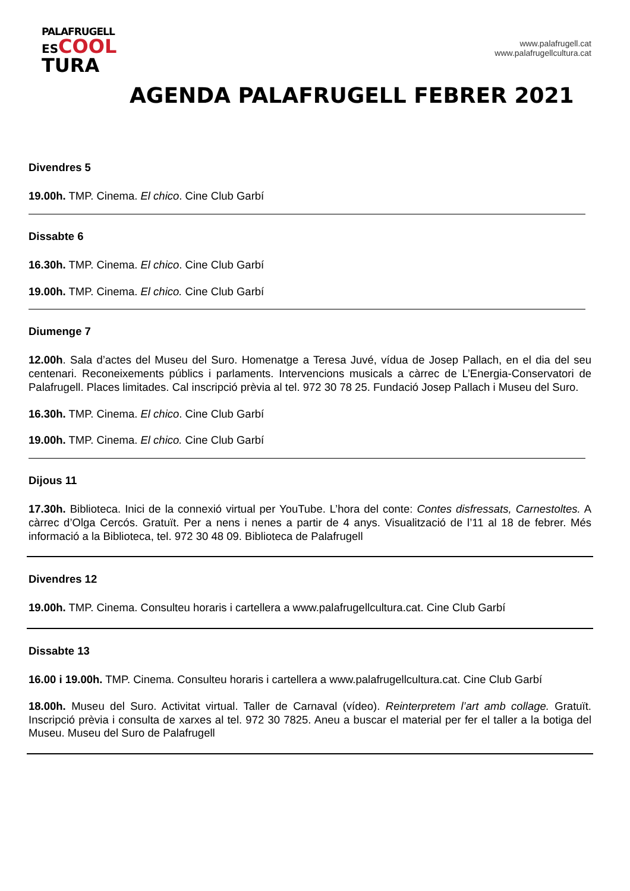PALAFRUGELL
ESCOOL
TURA
www.palafrugell.cat
www.palafrugellcultura.cat
AGENDA PALAFRUGELL FEBRER 2021
Divendres 5
19.00h. TMP. Cinema. El chico. Cine Club Garbí
Dissabte 6
16.30h. TMP. Cinema. El chico. Cine Club Garbí
19.00h. TMP. Cinema. El chico. Cine Club Garbí
Diumenge 7
12.00h. Sala d’actes del Museu del Suro. Homenatge a Teresa Juvé, vídua de Josep Pallach, en el dia del seu centenari. Reconeixements públics i parlaments. Intervencions musicals a càrrec de L’Energia-Conservatori de Palafrugell. Places limitades. Cal inscripció prèvia al tel. 972 30 78 25. Fundació Josep Pallach i Museu del Suro.
16.30h. TMP. Cinema. El chico. Cine Club Garbí
19.00h. TMP. Cinema. El chico. Cine Club Garbí
Dijous 11
17.30h. Biblioteca. Inici de la connexió virtual per YouTube. L’hora del conte: Contes disfressats, Carnestoltes. A càrrec d’Olga Cercós. Gratuït. Per a nens i nenes a partir de 4 anys. Visualització de l’11 al 18 de febrer. Més informació a la Biblioteca, tel. 972 30 48 09. Biblioteca de Palafrugell
Divendres 12
19.00h. TMP. Cinema. Consulteu horaris i cartellera a www.palafrugellcultura.cat. Cine Club Garbí
Dissabte 13
16.00 i 19.00h. TMP. Cinema. Consulteu horaris i cartellera a www.palafrugellcultura.cat. Cine Club Garbí
18.00h. Museu del Suro. Activitat virtual. Taller de Carnaval (vídeo). Reinterpretem l’art amb collage. Gratuït. Inscripció prèvia i consulta de xarxes al tel. 972 30 7825. Aneu a buscar el material per fer el taller a la botiga del Museu. Museu del Suro de Palafrugell